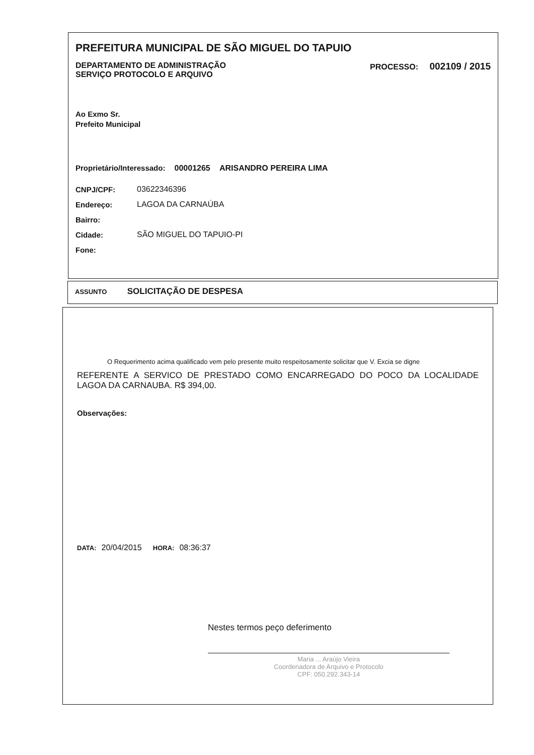PREFEITURA MUNICIPAL DE SÃO MIGUEL DO TAPUIO
DEPARTAMENTO DE ADMINISTRAÇÃO
SERVIÇO PROTOCOLO E ARQUIVO
PROCESSO: 002109 / 2015
Ao Exmo Sr.
Prefeito Municipal
Proprietário/Interessado: 00001265 ARISANDRO PEREIRA LIMA
| CNPJ/CPF: | 03622346396 |
| Endereço: | LAGOA DA CARNAÚBA |
| Bairro: | |
| Cidade: | SÃO MIGUEL DO TAPUIO-PI |
| Fone: | |
ASSUNTO SOLICITAÇÃO DE DESPESA
O Requerimento acima qualificado vem pelo presente muito respeitosamente solicitar que V. Excia se digne
REFERENTE A SERVICO DE PRESTADO COMO ENCARREGADO DO POCO DA LOCALIDADE LAGOA DA CARNAUBA. R$ 394,00.
Observações:
DATA: 20/04/2015 HORA: 08:36:37
Nestes termos peço deferimento
Maria ... Araújo Vieira
Coordenadora de Arquivo e Protocolo
CPF: 050.292.343-14